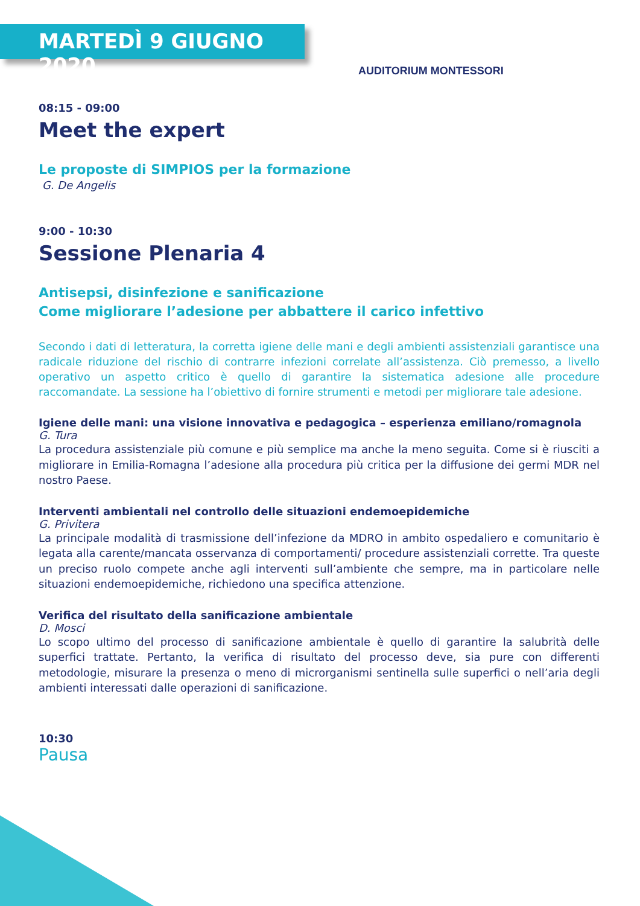MARTEDÌ 9 GIUGNO 2020
AUDITORIUM MONTESSORI
08:15 - 09:00
Meet the expert
Le proposte di SIMPIOS per la formazione
G. De Angelis
9:00 - 10:30
Sessione Plenaria 4
Antisepsi, disinfezione e sanificazione
Come migliorare l’adesione per abbattere il carico infettivo
Secondo i dati di letteratura, la corretta igiene delle mani e degli ambienti assistenziali garantisce una radicale riduzione del rischio di contrarre infezioni correlate all’assistenza. Ciò premesso, a livello operativo un aspetto critico è quello di garantire la sistematica adesione alle procedure raccomandate. La sessione ha l’obiettivo di fornire strumenti e metodi per migliorare tale adesione.
Igiene delle mani: una visione innovativa e pedagogica – esperienza emiliano/romagnola
G. Tura
La procedura assistenziale più comune e più semplice ma anche la meno seguita. Come si è riusciti a migliorare in Emilia-Romagna l’adesione alla procedura più critica per la diffusione dei germi MDR nel nostro Paese.
Interventi ambientali nel controllo delle situazioni endemoepidemiche
G. Privitera
La principale modalità di trasmissione dell’infezione da MDRO in ambito ospedaliero e comunitario è legata alla carente/mancata osservanza di comportamenti/ procedure assistenziali corrette. Tra queste un preciso ruolo compete anche agli interventi sull’ambiente che sempre, ma in particolare nelle situazioni endemoepidemiche, richiedono una specifica attenzione.
Verifica del risultato della sanificazione ambientale
D. Mosci
Lo scopo ultimo del processo di sanificazione ambientale è quello di garantire la salubrità delle superfici trattate. Pertanto, la verifica di risultato del processo deve, sia pure con differenti metodologie, misurare la presenza o meno di microrganismi sentinella sulle superfici o nell’aria degli ambienti interessati dalle operazioni di sanificazione.
10:30
Pausa